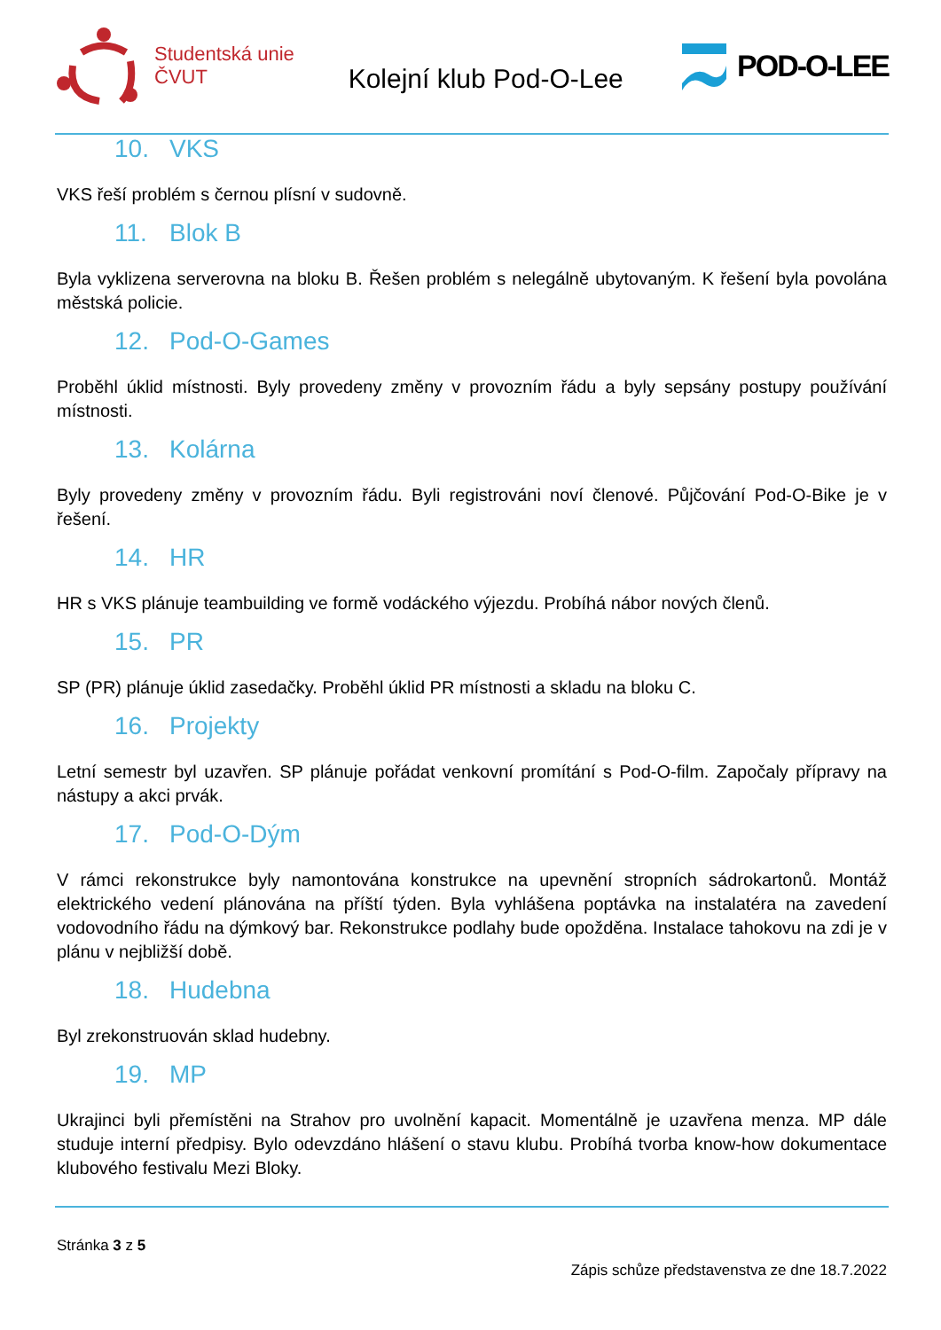Studentská unie
ČVUT
Kolejní klub Pod-O-Lee
POD-O-LEE
10. VKS
VKS řeší problém s černou plísní v sudovně.
11. Blok B
Byla vyklizena serverovna na bloku B. Řešen problém s nelegálně ubytovaným. K řešení byla povolána městská policie.
12. Pod-O-Games
Proběhl úklid místnosti. Byly provedeny změny v provozním řádu a byly sepsány postupy používání místnosti.
13. Kolárna
Byly provedeny změny v provozním řádu. Byli registrováni noví členové. Půjčování Pod-O-Bike je v řešení.
14. HR
HR s VKS plánuje teambuilding ve formě vodáckého výjezdu. Probíhá nábor nových členů.
15. PR
SP (PR) plánuje úklid zasedačky. Proběhl úklid PR místnosti a skladu na bloku C.
16. Projekty
Letní semestr byl uzavřen. SP plánuje pořádat venkovní promítání s Pod-O-film. Započaly přípravy na nástupy a akci prvák.
17. Pod-O-Dým
V rámci rekonstrukce byly namontována konstrukce na upevnění stropních sádrokartonů. Montáž elektrického vedení plánována na příští týden. Byla vyhlášena poptávka na instalatéra na zavedení vodovodního řádu na dýmkový bar. Rekonstrukce podlahy bude opožděna. Instalace tahokovu na zdi je v plánu v nejbližší době.
18. Hudebna
Byl zrekonstruován sklad hudebny.
19. MP
Ukrajinci byli přemístěni na Strahov pro uvolnění kapacit. Momentálně je uzavřena menza. MP dále studuje interní předpisy. Bylo odevzdáno hlášení o stavu klubu. Probíhá tvorba know-how dokumentace klubového festivalu Mezi Bloky.
Stránka 3 z 5
Zápis schůze představenstva ze dne 18.7.2022